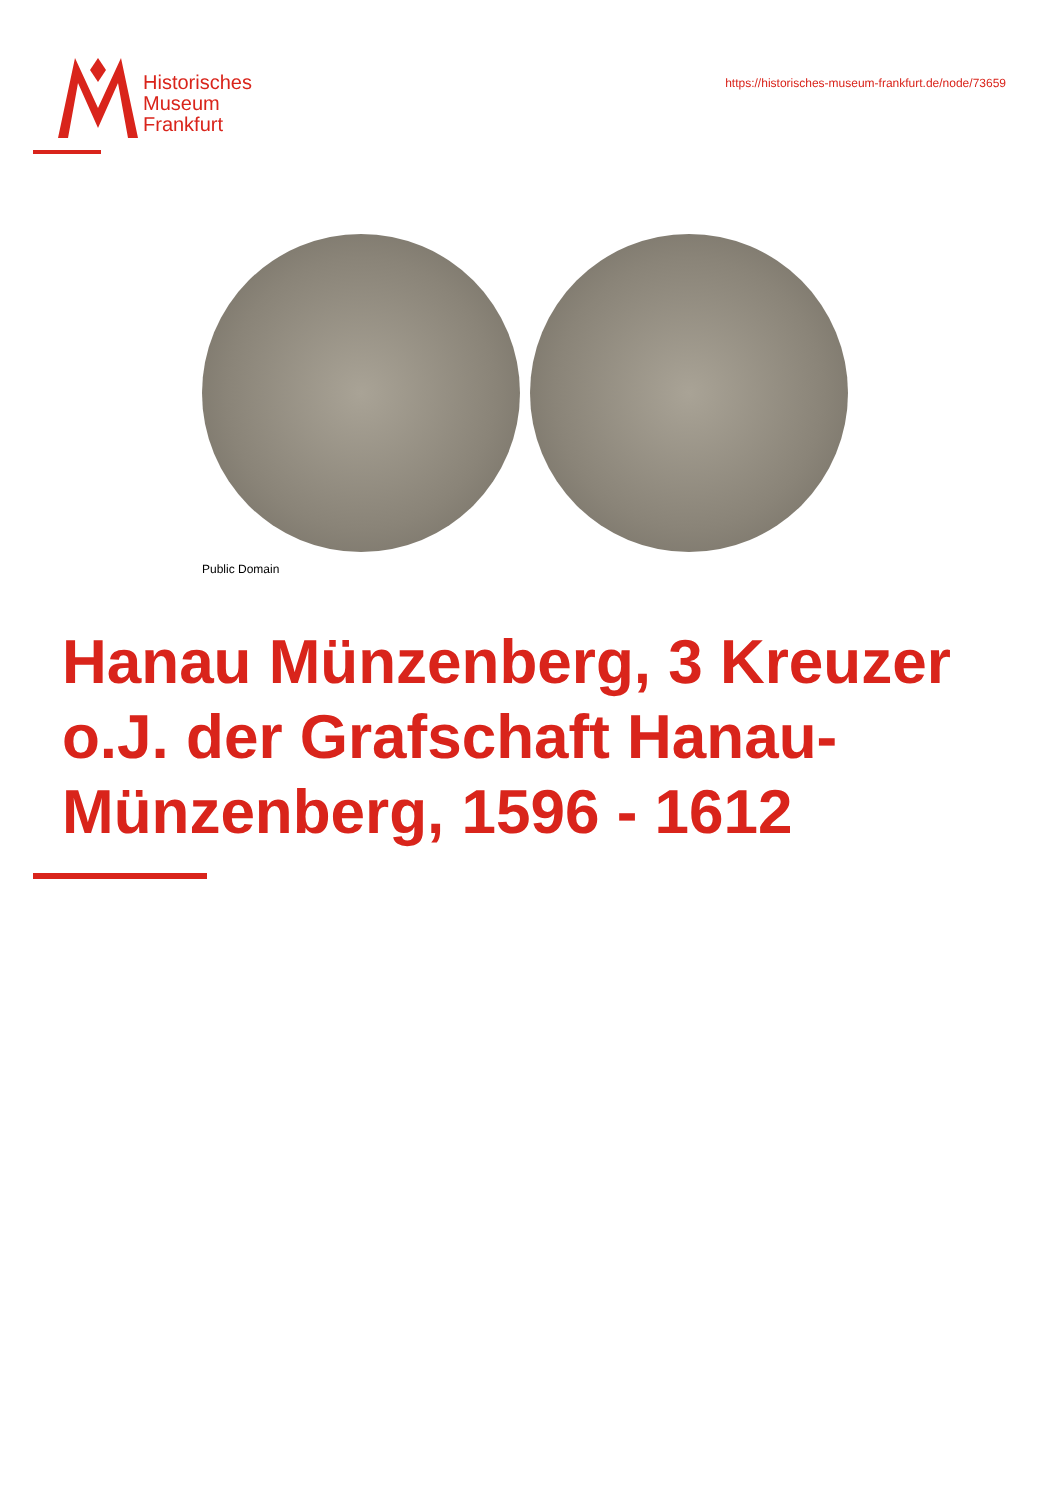Historisches
Museum
Frankfurt
https://historisches-museum-frankfurt.de/node/73659
Public Domain
Hanau Münzenberg, 3 Kreuzer o.J. der Grafschaft Hanau-Münzenberg, 1596 - 1612